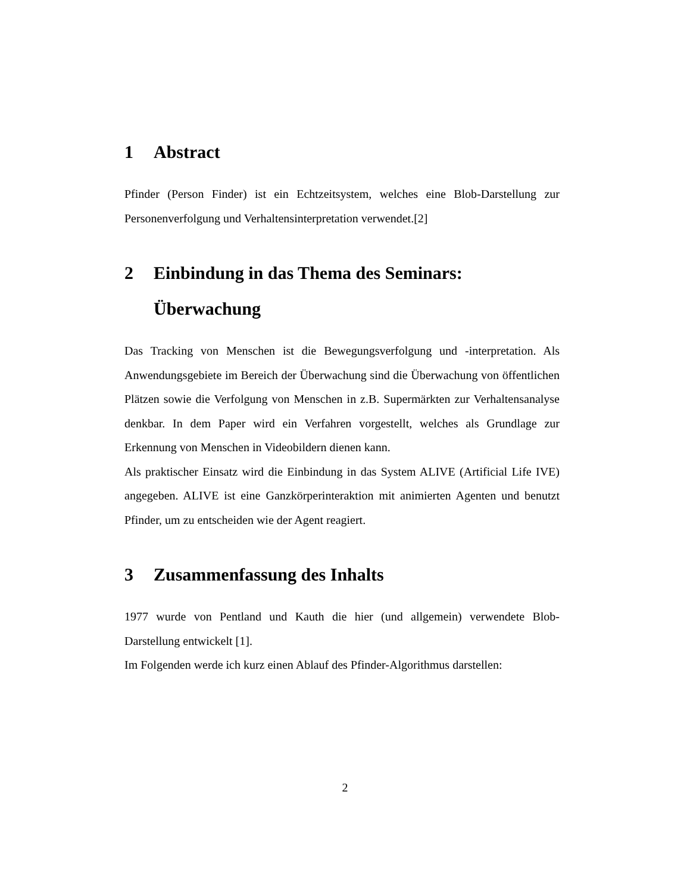1 Abstract
Pfinder (Person Finder) ist ein Echtzeitsystem, welches eine Blob-Darstellung zur Personenverfolgung und Verhaltensinterpretation verwendet.[2]
2 Einbindung in das Thema des Seminars: Überwachung
Das Tracking von Menschen ist die Bewegungsverfolgung und -interpretation. Als Anwendungsgebiete im Bereich der Überwachung sind die Überwachung von öffentlichen Plätzen sowie die Verfolgung von Menschen in z.B. Supermärkten zur Verhaltensanalyse denkbar. In dem Paper wird ein Verfahren vorgestellt, welches als Grundlage zur Erkennung von Menschen in Videobildern dienen kann.
Als praktischer Einsatz wird die Einbindung in das System ALIVE (Artificial Life IVE) angegeben. ALIVE ist eine Ganzkörperinteraktion mit animierten Agenten und benutzt Pfinder, um zu entscheiden wie der Agent reagiert.
3 Zusammenfassung des Inhalts
1977 wurde von Pentland und Kauth die hier (und allgemein) verwendete Blob-Darstellung entwickelt [1].
Im Folgenden werde ich kurz einen Ablauf des Pfinder-Algorithmus darstellen:
2